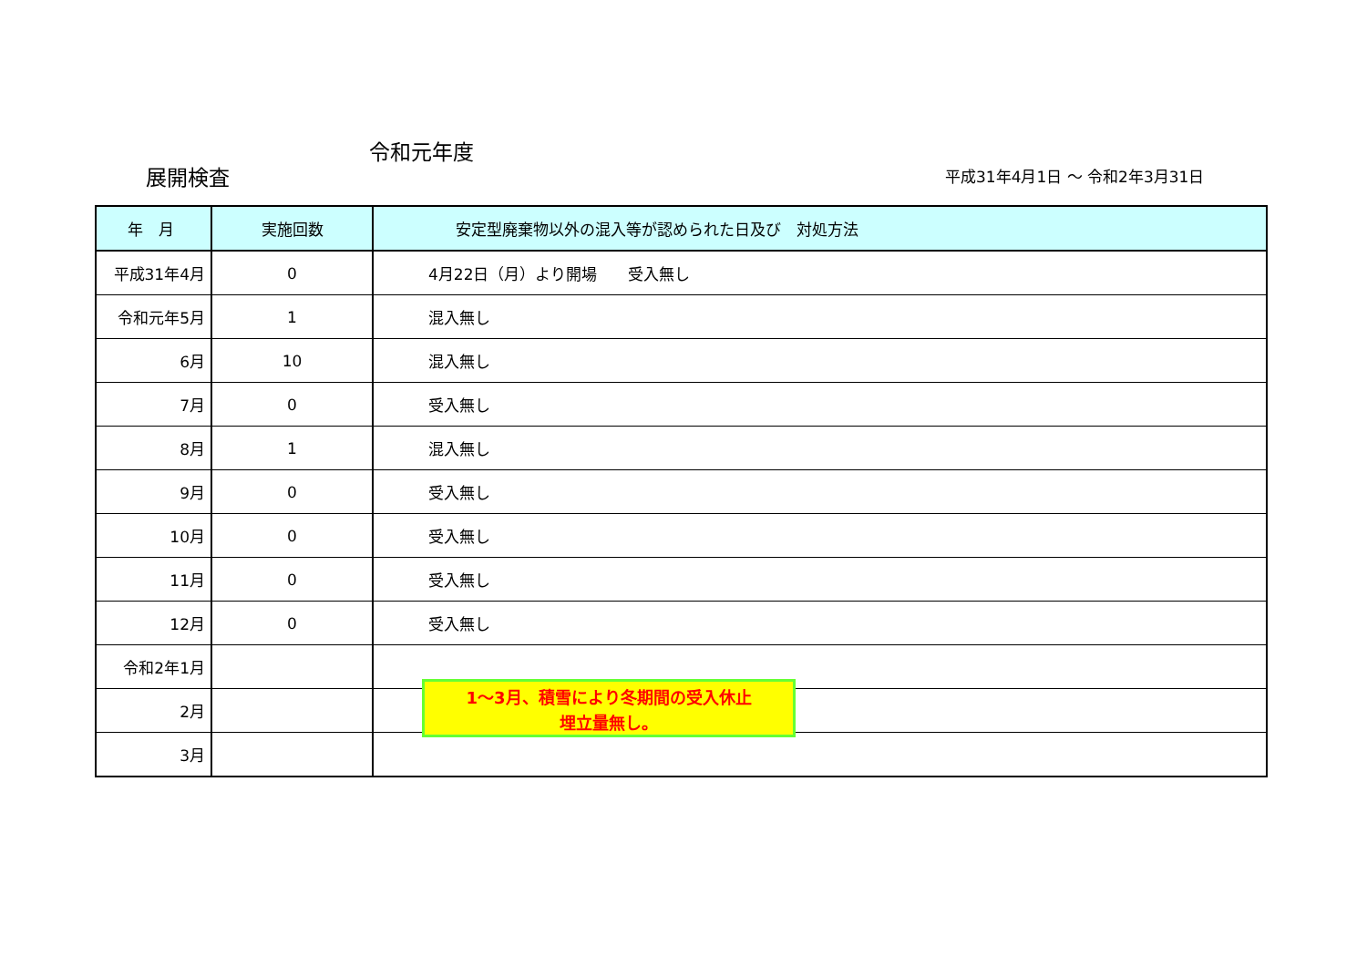令和元年度
展開検査 平成31年4月1日 ～ 令和2年3月31日
| 年 月 | 実施回数 | 安定型廃棄物以外の混入等が認められた日及び 対処方法 |
| --- | --- | --- |
| 平成31年4月 | 0 | 4月22日（月）より開場 受入無し |
| 令和元年5月 | 1 | 混入無し |
| 6月 | 10 | 混入無し |
| 7月 | 0 | 受入無し |
| 8月 | 1 | 混入無し |
| 9月 | 0 | 受入無し |
| 10月 | 0 | 受入無し |
| 11月 | 0 | 受入無し |
| 12月 | 0 | 受入無し |
| 令和2年1月 | | |
| 2月 | | |
| 3月 | | |
1～3月、積雪により冬期間の受入休止
埋立量無し。